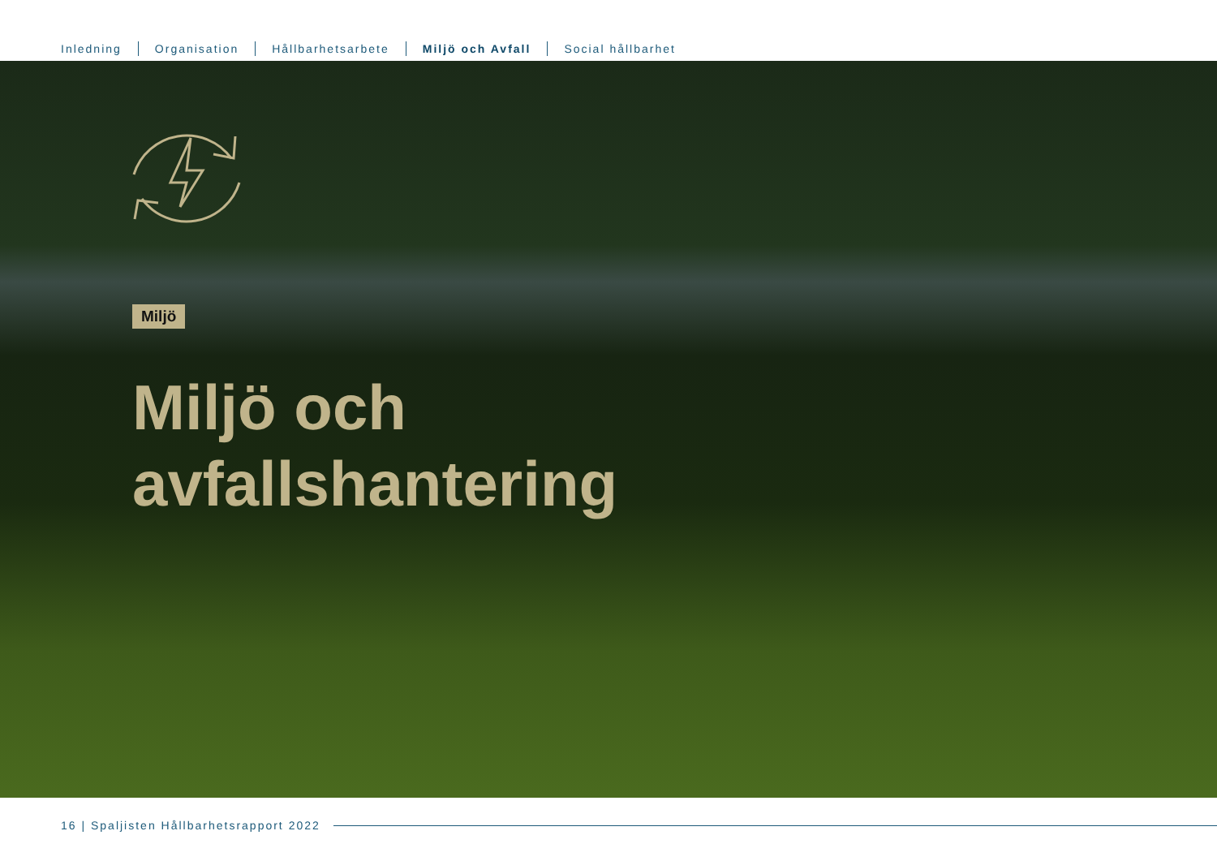Inledning Organisation Hållbarhetsarbete Miljö och Avfall Social hållbarhet
Miljö
Miljö och
avfallshantering
16 | Spaljisten Hållbarhetsrapport 2022